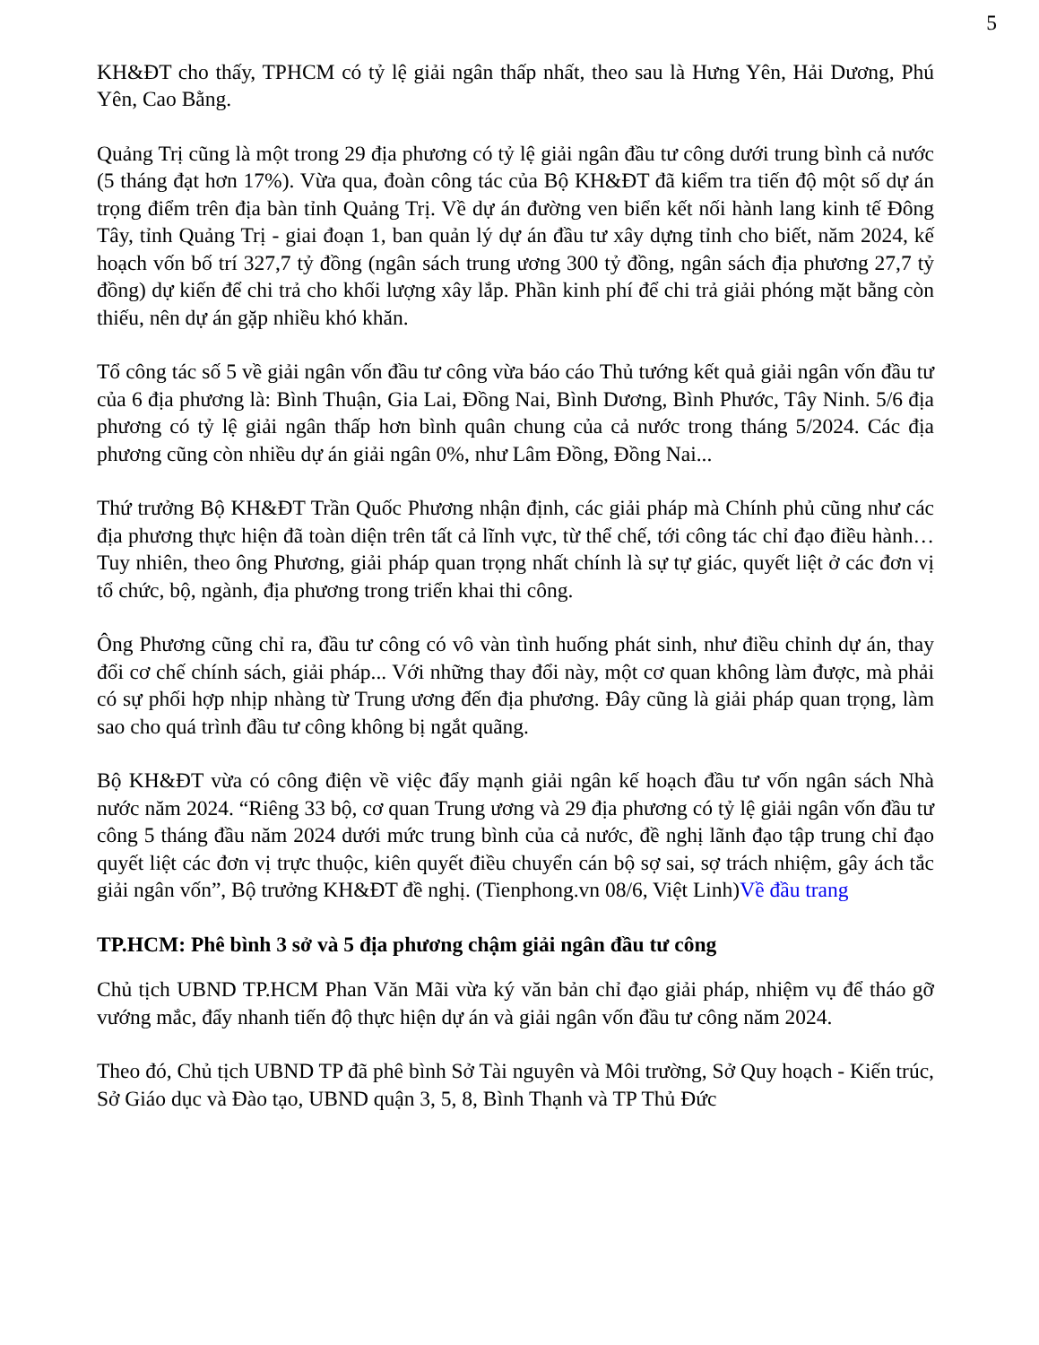5
KH&ĐT cho thấy, TPHCM có tỷ lệ giải ngân thấp nhất, theo sau là Hưng Yên, Hải Dương, Phú Yên, Cao Bằng.
Quảng Trị cũng là một trong 29 địa phương có tỷ lệ giải ngân đầu tư công dưới trung bình cả nước (5 tháng đạt hơn 17%). Vừa qua, đoàn công tác của Bộ KH&ĐT đã kiểm tra tiến độ một số dự án trọng điểm trên địa bàn tỉnh Quảng Trị. Về dự án đường ven biển kết nối hành lang kinh tế Đông Tây, tỉnh Quảng Trị - giai đoạn 1, ban quản lý dự án đầu tư xây dựng tỉnh cho biết, năm 2024, kế hoạch vốn bố trí 327,7 tỷ đồng (ngân sách trung ương 300 tỷ đồng, ngân sách địa phương 27,7 tỷ đồng) dự kiến để chi trả cho khối lượng xây lắp. Phần kinh phí để chi trả giải phóng mặt bằng còn thiếu, nên dự án gặp nhiều khó khăn.
Tổ công tác số 5 về giải ngân vốn đầu tư công vừa báo cáo Thủ tướng kết quả giải ngân vốn đầu tư của 6 địa phương là: Bình Thuận, Gia Lai, Đồng Nai, Bình Dương, Bình Phước, Tây Ninh. 5/6 địa phương có tỷ lệ giải ngân thấp hơn bình quân chung của cả nước trong tháng 5/2024. Các địa phương cũng còn nhiều dự án giải ngân 0%, như Lâm Đồng, Đồng Nai...
Thứ trưởng Bộ KH&ĐT Trần Quốc Phương nhận định, các giải pháp mà Chính phủ cũng như các địa phương thực hiện đã toàn diện trên tất cả lĩnh vực, từ thể chế, tới công tác chỉ đạo điều hành… Tuy nhiên, theo ông Phương, giải pháp quan trọng nhất chính là sự tự giác, quyết liệt ở các đơn vị tổ chức, bộ, ngành, địa phương trong triển khai thi công.
Ông Phương cũng chỉ ra, đầu tư công có vô vàn tình huống phát sinh, như điều chỉnh dự án, thay đổi cơ chế chính sách, giải pháp... Với những thay đổi này, một cơ quan không làm được, mà phải có sự phối hợp nhịp nhàng từ Trung ương đến địa phương. Đây cũng là giải pháp quan trọng, làm sao cho quá trình đầu tư công không bị ngắt quãng.
Bộ KH&ĐT vừa có công điện về việc đẩy mạnh giải ngân kế hoạch đầu tư vốn ngân sách Nhà nước năm 2024. “Riêng 33 bộ, cơ quan Trung ương và 29 địa phương có tỷ lệ giải ngân vốn đầu tư công 5 tháng đầu năm 2024 dưới mức trung bình của cả nước, đề nghị lãnh đạo tập trung chỉ đạo quyết liệt các đơn vị trực thuộc, kiên quyết điều chuyển cán bộ sợ sai, sợ trách nhiệm, gây ách tắc giải ngân vốn”, Bộ trưởng KH&ĐT đề nghị. (Tienphong.vn 08/6, Việt Linh)Về đầu trang
TP.HCM: Phê bình 3 sở và 5 địa phương chậm giải ngân đầu tư công
Chủ tịch UBND TP.HCM Phan Văn Mãi vừa ký văn bản chỉ đạo giải pháp, nhiệm vụ để tháo gỡ vướng mắc, đẩy nhanh tiến độ thực hiện dự án và giải ngân vốn đầu tư công năm 2024.
Theo đó, Chủ tịch UBND TP đã phê bình Sở Tài nguyên và Môi trường, Sở Quy hoạch - Kiến trúc, Sở Giáo dục và Đào tạo, UBND quận 3, 5, 8, Bình Thạnh và TP Thủ Đức